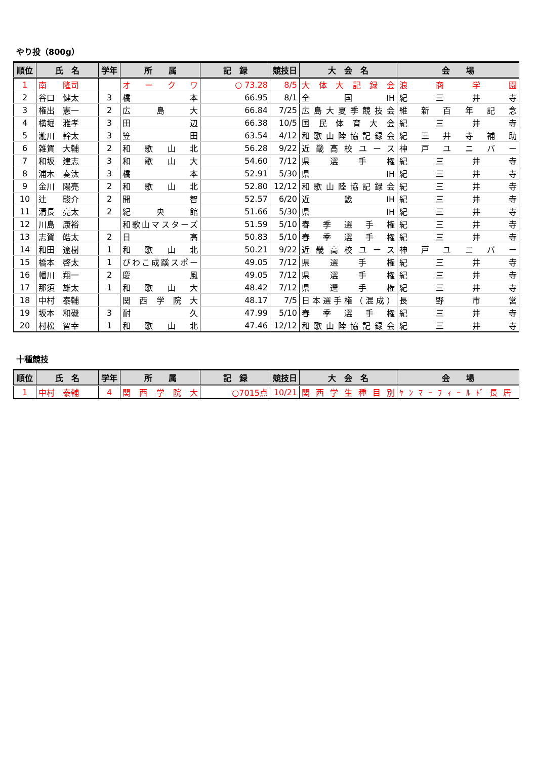やり投（800g）
| 順位 | 氏 名 | 学年 | 所 属 | 記 録 | 競技日 | 大 会 名 | 会 場 |
| --- | --- | --- | --- | --- | --- | --- | --- |
| 1 | 南 隆司 | | オークワ | ○ 73.28 | 8/5 | 大体大記録会 | 浪商学園 |
| 2 | 谷口 健太 | 3 | 橋本 | 66.95 | 8/1 | 全国IH | 紀三井寺 |
| 3 | 権出 憲一 | 2 | 広島大 | 66.84 | 7/25 | 広島大夏季競技会 | 維新百年記念 |
| 4 | 横堀 雅孝 | 3 | 田辺 | 66.38 | 10/5 | 国民体育大会 | 紀三井寺 |
| 5 | 瀧川 幹太 | 3 | 笠田 | 63.54 | 4/12 | 和歌山陸協記録会 | 紀三井寺補助 |
| 6 | 雑賀 大輔 | 2 | 和歌山北 | 56.28 | 9/22 | 近畿高校ユース | 神戸ユニバー |
| 7 | 和坂 建志 | 3 | 和歌山大 | 54.60 | 7/12 | 県選手権 | 紀三井寺 |
| 8 | 浦木 奏汰 | 3 | 橋本 | 52.91 | 5/30 | 県IH | 紀三井寺 |
| 9 | 金川 陽亮 | 2 | 和歌山北 | 52.80 | 12/12 | 和歌山陸協記録会 | 紀三井寺 |
| 10 | 辻 駿介 | 2 | 開智 | 52.57 | 6/20 | 近畿IH | 紀三井寺 |
| 11 | 清長 亮太 | 2 | 紀央館 | 51.66 | 5/30 | 県IH | 紀三井寺 |
| 12 | 川島 康裕 | | 和歌山マスターズ | 51.59 | 5/10 | 春季選手権 | 紀三井寺 |
| 13 | 志賀 皓太 | 2 | 日高 | 50.83 | 5/10 | 春季選手権 | 紀三井寺 |
| 14 | 和田 遼樹 | 1 | 和歌山北 | 50.21 | 9/22 | 近畿高校ユース | 神戸ユニバー |
| 15 | 橋本 啓太 | 1 | びわこ成蹊スポー | 49.05 | 7/12 | 県選手権 | 紀三井寺 |
| 16 | 幡川 翔一 | 2 | 慶風 | 49.05 | 7/12 | 県選手権 | 紀三井寺 |
| 17 | 那須 雄太 | 1 | 和歌山大 | 48.42 | 7/12 | 県選手権 | 紀三井寺 |
| 18 | 中村 泰輔 | | 関西学院大 | 48.17 | 7/5 | 日本選手権（混成） | 長野市営 |
| 19 | 坂本 和磯 | 3 | 耐久 | 47.99 | 5/10 | 春季選手権 | 紀三井寺 |
| 20 | 村松 智幸 | 1 | 和歌山北 | 47.46 | 12/12 | 和歌山陸協記録会 | 紀三井寺 |
十種競技
| 順位 | 氏 名 | 学年 | 所 属 | 記 録 | 競技日 | 大 会 名 | 会 場 |
| --- | --- | --- | --- | --- | --- | --- | --- |
| 1 | 中村 泰輔 | 4 | 関西学院大 | ○7015点 | 10/21 | 関西学生種目別 | ﾔﾝﾏｰﾌｨｰﾙﾄﾞ長居 |